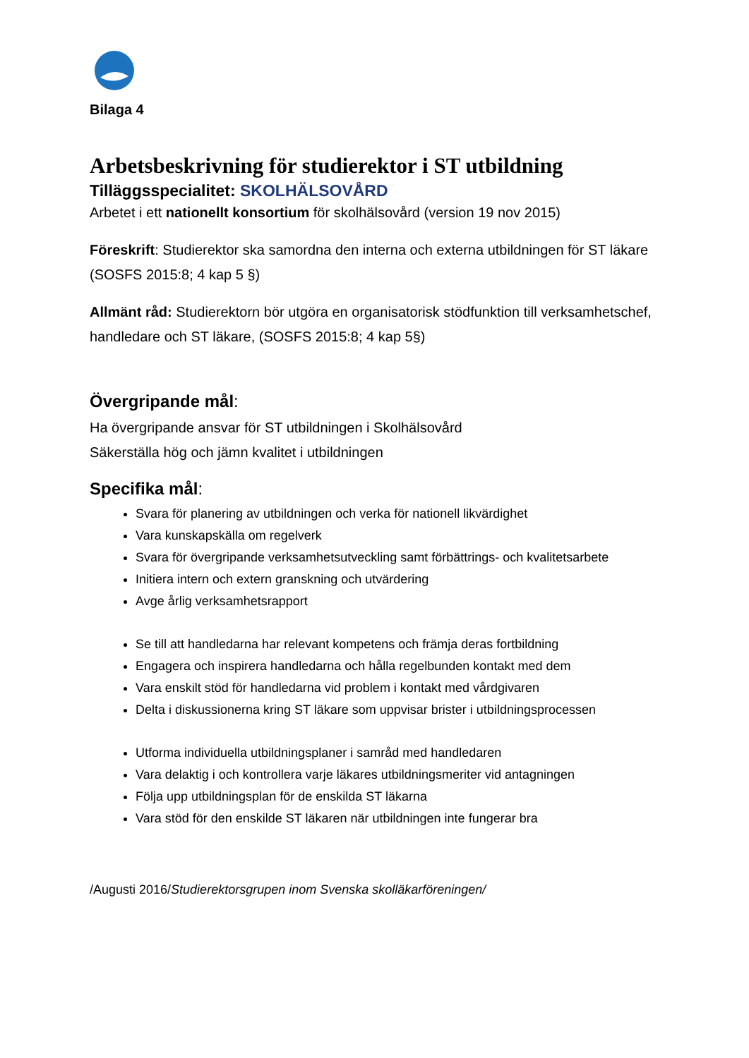Bilaga 4
Arbetsbeskrivning för studierektor i ST utbildning
Tilläggsspecialitet: SKOLHÄLSOVÅRD
Arbetet i ett nationellt konsortium för skolhälsovård (version 19 nov 2015)
Föreskrift: Studierektor ska samordna den interna och externa utbildningen för ST läkare (SOSFS 2015:8; 4 kap 5 §)
Allmänt råd: Studierektorn bör utgöra en organisatorisk stödfunktion till verksamhetschef, handledare och ST läkare, (SOSFS 2015:8; 4 kap 5§)
Övergripande mål:
Ha övergripande ansvar för ST utbildningen i Skolhälsovård
Säkerställa hög och jämn kvalitet i utbildningen
Specifika mål:
Svara för planering av utbildningen och verka för nationell likvärdighet
Vara kunskapskälla om regelverk
Svara för övergripande verksamhetsutveckling samt förbättrings- och kvalitetsarbete
Initiera intern och extern granskning och utvärdering
Avge årlig verksamhetsrapport
Se till att handledarna har relevant kompetens och främja deras fortbildning
Engagera och inspirera handledarna och hålla regelbunden kontakt med dem
Vara enskilt stöd för handledarna vid problem i kontakt med vårdgivaren
Delta i diskussionerna kring ST läkare som uppvisar brister i utbildningsprocessen
Utforma individuella utbildningsplaner i samråd med handledaren
Vara delaktig i och kontrollera varje läkares utbildningsmeriter vid antagningen
Följa upp utbildningsplan för de enskilda ST läkarna
Vara stöd för den enskilde ST läkaren när utbildningen inte fungerar bra
/Augusti 2016/Studierektorsgrupen inom Svenska skolläkarföreningen/